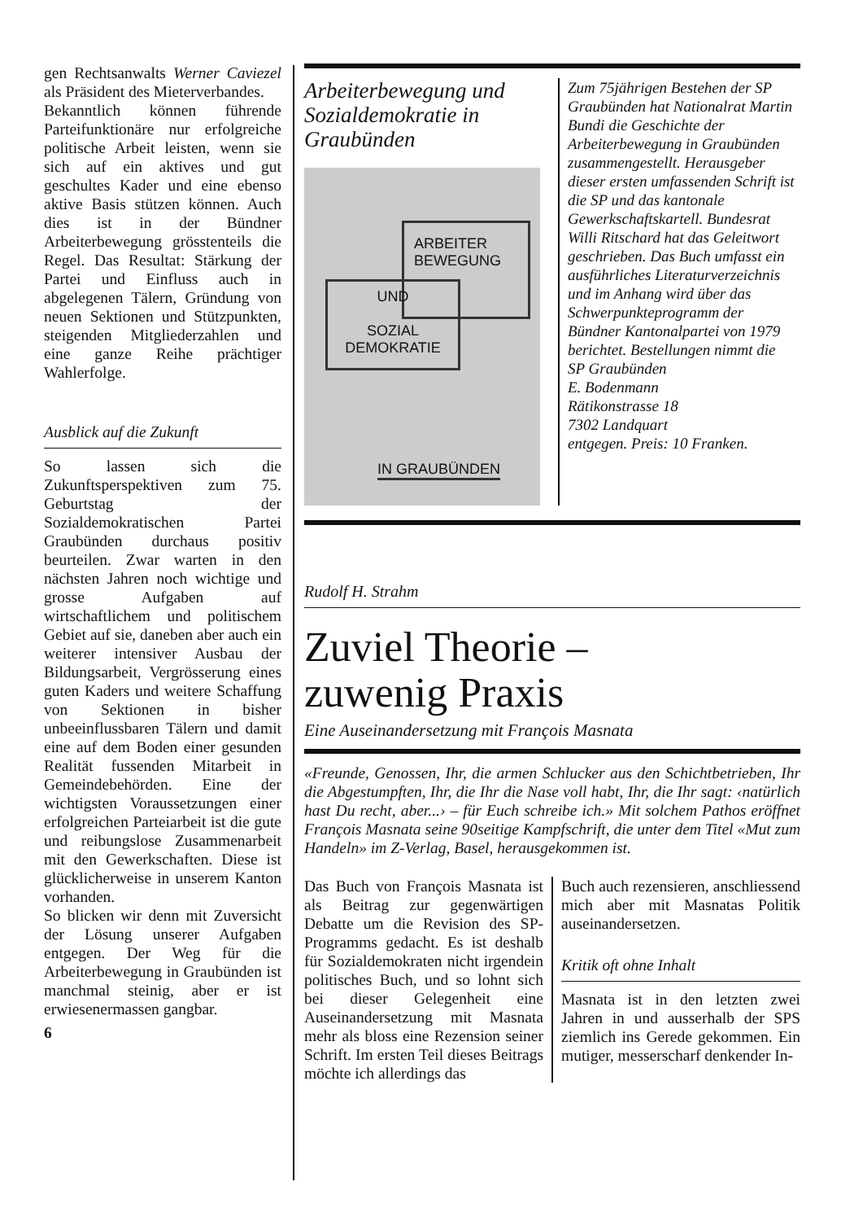gen Rechtsanwalts Werner Caviezel als Präsident des Mieterverbandes.
Bekanntlich können führende Parteifunktionäre nur erfolgreiche politische Arbeit leisten, wenn sie sich auf ein aktives und gut geschultes Kader und eine ebenso aktive Basis stützen können. Auch dies ist in der Bündner Arbeiterbewegung grösstenteils die Regel. Das Resultat: Stärkung der Partei und Einfluss auch in abgelegenen Tälern, Gründung von neuen Sektionen und Stützpunkten, steigenden Mitgliederzahlen und eine ganze Reihe prächtiger Wahlerfolge.
Ausblick auf die Zukunft
So lassen sich die Zukunftsperspektiven zum 75. Geburtstag der Sozialdemokratischen Partei Graubünden durchaus positiv beurteilen. Zwar warten in den nächsten Jahren noch wichtige und grosse Aufgaben auf wirtschaftlichem und politischem Gebiet auf sie, daneben aber auch ein weiterer intensiver Ausbau der Bildungsarbeit, Vergrösserung eines guten Kaders und weitere Schaffung von Sektionen in bisher unbeeinflussbaren Tälern und damit eine auf dem Boden einer gesunden Realität fussenden Mitarbeit in Gemeindebehörden. Eine der wichtigsten Voraussetzungen einer erfolgreichen Parteiarbeit ist die gute und reibungslose Zusammenarbeit mit den Gewerkschaften. Diese ist glücklicherweise in unserem Kanton vorhanden.
So blicken wir denn mit Zuversicht der Lösung unserer Aufgaben entgegen. Der Weg für die Arbeiterbewegung in Graubünden ist manchmal steinig, aber er ist erwiesenermassen gangbar.
6
Arbeiterbewegung und Sozialdemokratie in Graubünden
ARBEITER
BEWEGUNG
UND
SOZIAL
DEMOKRATIE
IN GRAUBÜNDEN
Zum 75jährigen Bestehen der SP Graubünden hat Nationalrat Martin Bundi die Geschichte der Arbeiterbewegung in Graubünden zusammengestellt. Herausgeber dieser ersten umfassenden Schrift ist die SP und das kantonale Gewerkschaftskartell. Bundesrat Willi Ritschard hat das Geleitwort geschrieben. Das Buch umfasst ein ausführliches Literaturverzeichnis und im Anhang wird über das Schwerpunkteprogramm der Bündner Kantonalpartei von 1979 berichtet. Bestellungen nimmt die
SP Graubünden
E. Bodenmann
Rätikonstrasse 18
7302 Landquart
entgegen. Preis: 10 Franken.
Rudolf H. Strahm
Zuviel Theorie –
zuwenig Praxis
Eine Auseinandersetzung mit François Masnata
«Freunde, Genossen, Ihr, die armen Schlucker aus den Schichtbetrieben, Ihr die Abgestumpften, Ihr, die Ihr die Nase voll habt, Ihr, die Ihr sagt: ‹natürlich hast Du recht, aber...› – für Euch schreibe ich.» Mit solchem Pathos eröffnet François Masnata seine 90seitige Kampfschrift, die unter dem Titel «Mut zum Handeln» im Z-Verlag, Basel, herausgekommen ist.
Das Buch von François Masnata ist als Beitrag zur gegenwärtigen Debatte um die Revision des SP-Programms gedacht. Es ist deshalb für Sozialdemokraten nicht irgendein politisches Buch, und so lohnt sich bei dieser Gelegenheit eine Auseinandersetzung mit Masnata mehr als bloss eine Rezension seiner Schrift. Im ersten Teil dieses Beitrags möchte ich allerdings das
Buch auch rezensieren, anschliessend mich aber mit Masnatas Politik auseinandersetzen.
Kritik oft ohne Inhalt
Masnata ist in den letzten zwei Jahren in und ausserhalb der SPS ziemlich ins Gerede gekommen. Ein mutiger, messerscharf denkender In-